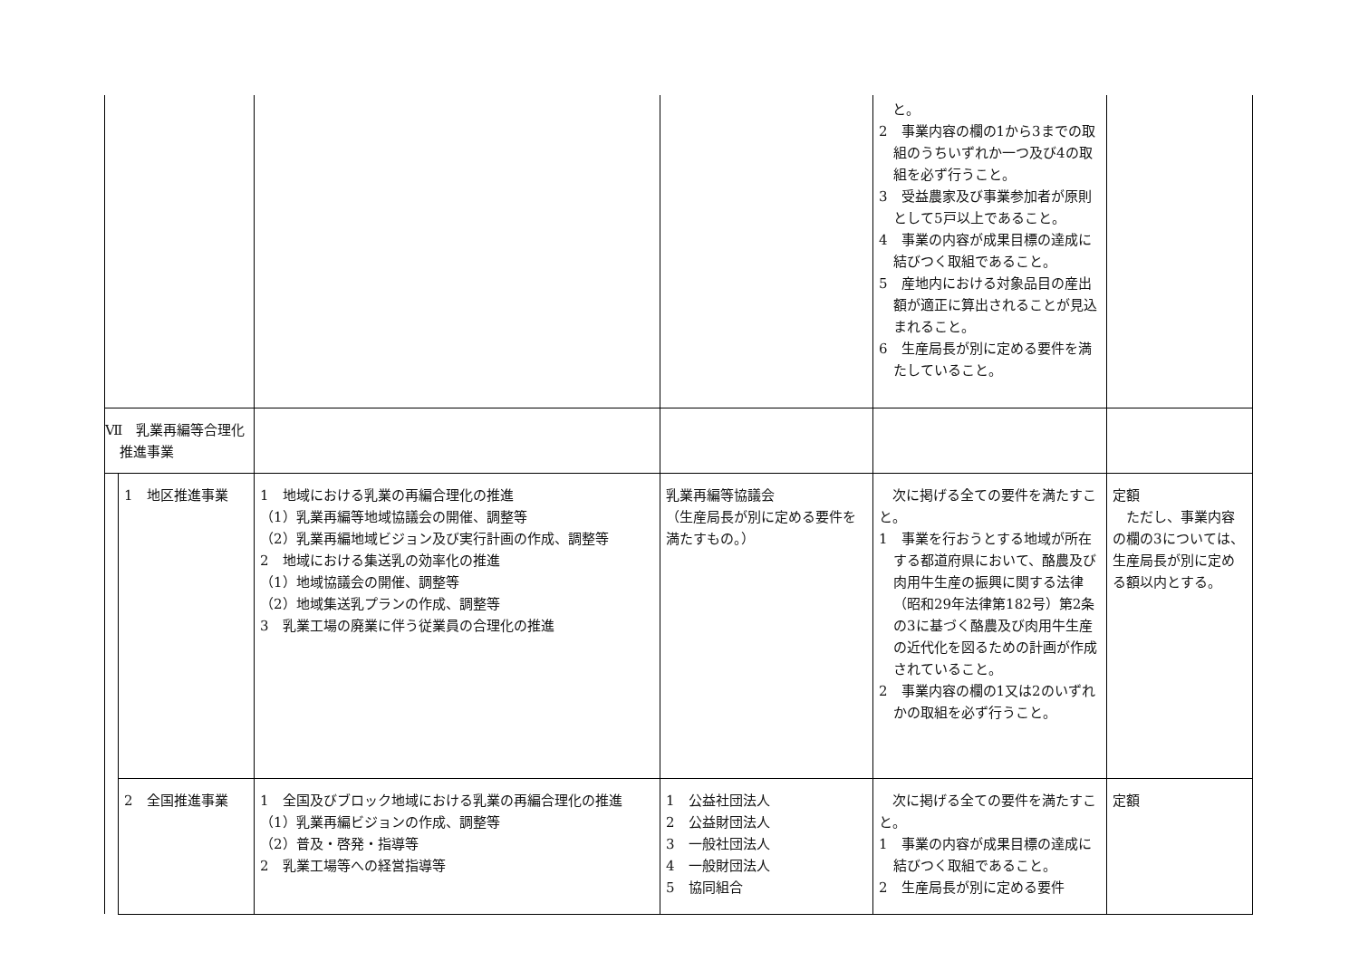| | | | | と。 2 事業内容の欄の1から3までの取組のうちいずれか一つ及び4の取組を必ず行うこと。 3 受益農家及び事業参加者が原則として5戸以上であること。 4 事業の内容が成果目標の達成に結びつく取組であること。 5 産地内における対象品目の産出額が適正に算出されることが見込まれること。 6 生産局長が別に定める要件を満たしていること。 | |
| Ⅶ 乳業再編等合理化推進事業 | | | | | |
| | 1 地区推進事業 | 1 地域における乳業の再編合理化の推進 （1）乳業再編等地域協議会の開催、調整等 （2）乳業再編地域ビジョン及び実行計画の作成、調整等 2 地域における集送乳の効率化の推進 （1）地域協議会の開催、調整等 （2）地域集送乳プランの作成、調整等 3 乳業工場の廃業に伴う従業員の合理化の推進 | 乳業再編等協議会 （生産局長が別に定める要件を満たすもの。） | 次に掲げる全ての要件を満たすこと。 1 事業を行おうとする地域が所在する都道府県において、酪農及び肉用牛生産の振興に関する法律（昭和29年法律第182号）第2条の3に基づく酪農及び肉用牛生産の近代化を図るための計画が作成されていること。 2 事業内容の欄の1又は2のいずれかの取組を必ず行うこと。 | 定額 ただし、事業内容の欄の3については、生産局長が別に定める額以内とする。 |
| | 2 全国推進事業 | 1 全国及びブロック地域における乳業の再編合理化の推進 （1）乳業再編ビジョンの作成、調整等 （2）普及・啓発・指導等 2 乳業工場等への経営指導等 | 1 公益社団法人 2 公益財団法人 3 一般社団法人 4 一般財団法人 5 協同組合 | 次に掲げる全ての要件を満たすこと。 1 事業の内容が成果目標の達成に結びつく取組であること。 2 生産局長が別に定める要件 | 定額 |